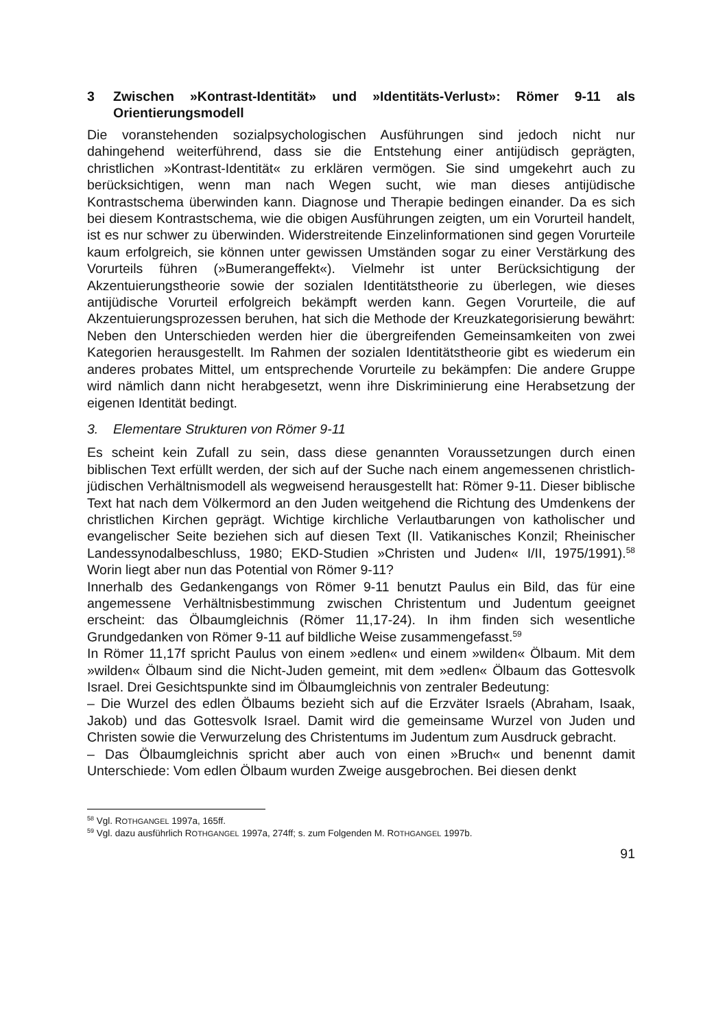3 Zwischen »Kontrast-Identität» und »Identitäts-Verlust»: Römer 9-11 als Orientierungsmodell
Die voranstehenden sozialpsychologischen Ausführungen sind jedoch nicht nur dahingehend weiterführend, dass sie die Entstehung einer antijüdisch geprägten, christlichen »Kontrast-Identität« zu erklären vermögen. Sie sind umgekehrt auch zu berücksichtigen, wenn man nach Wegen sucht, wie man dieses antijüdische Kontrastschema überwinden kann. Diagnose und Therapie bedingen einander. Da es sich bei diesem Kontrastschema, wie die obigen Ausführungen zeigten, um ein Vorurteil handelt, ist es nur schwer zu überwinden. Widerstreitende Einzelinformationen sind gegen Vorurteile kaum erfolgreich, sie können unter gewissen Umständen sogar zu einer Verstärkung des Vorurteils führen (»Bumerangeffekt«). Vielmehr ist unter Berücksichtigung der Akzentuierungstheorie sowie der sozialen Identitätstheorie zu überlegen, wie dieses antijüdische Vorurteil erfolgreich bekämpft werden kann. Gegen Vorurteile, die auf Akzentuierungsprozessen beruhen, hat sich die Methode der Kreuzkategorisierung bewährt: Neben den Unterschieden werden hier die übergreifenden Gemeinsamkeiten von zwei Kategorien herausgestellt. Im Rahmen der sozialen Identitätstheorie gibt es wiederum ein anderes probates Mittel, um entsprechende Vorurteile zu bekämpfen: Die andere Gruppe wird nämlich dann nicht herabgesetzt, wenn ihre Diskriminierung eine Herabsetzung der eigenen Identität bedingt.
3. Elementare Strukturen von Römer 9-11
Es scheint kein Zufall zu sein, dass diese genannten Voraussetzungen durch einen biblischen Text erfüllt werden, der sich auf der Suche nach einem angemessenen christlich-jüdischen Verhältnismodell als wegweisend herausgestellt hat: Römer 9-11. Dieser biblische Text hat nach dem Völkermord an den Juden weitgehend die Richtung des Umdenkens der christlichen Kirchen geprägt. Wichtige kirchliche Verlautbarungen von katholischer und evangelischer Seite beziehen sich auf diesen Text (II. Vatikanisches Konzil; Rheinischer Landessynodalbeschluss, 1980; EKD-Studien »Christen und Juden« I/II, 1975/1991).<sup>58</sup> Worin liegt aber nun das Potential von Römer 9-11?
Innerhalb des Gedankengangs von Römer 9-11 benutzt Paulus ein Bild, das für eine angemessene Verhältnisbestimmung zwischen Christentum und Judentum geeignet erscheint: das Ölbaumgleichnis (Römer 11,17-24). In ihm finden sich wesentliche Grundgedanken von Römer 9-11 auf bildliche Weise zusammengefasst.<sup>59</sup>
In Römer 11,17f spricht Paulus von einem »edlen« und einem »wilden« Ölbaum. Mit dem »wilden« Ölbaum sind die Nicht-Juden gemeint, mit dem »edlen« Ölbaum das Gottesvolk Israel. Drei Gesichtspunkte sind im Ölbaumgleichnis von zentraler Bedeutung:
– Die Wurzel des edlen Ölbaums bezieht sich auf die Erzväter Israels (Abraham, Isaak, Jakob) und das Gottesvolk Israel. Damit wird die gemeinsame Wurzel von Juden und Christen sowie die Verwurzelung des Christentums im Judentum zum Ausdruck gebracht.
– Das Ölbaumgleichnis spricht aber auch von einen »Bruch« und benennt damit Unterschiede: Vom edlen Ölbaum wurden Zweige ausgebrochen. Bei diesen denkt
<sup>58</sup> Vgl. ROTHGANGEL 1997a, 165ff.
<sup>59</sup> Vgl. dazu ausführlich ROTHGANGEL 1997a, 274ff; s. zum Folgenden M. ROTHGANGEL 1997b.
91